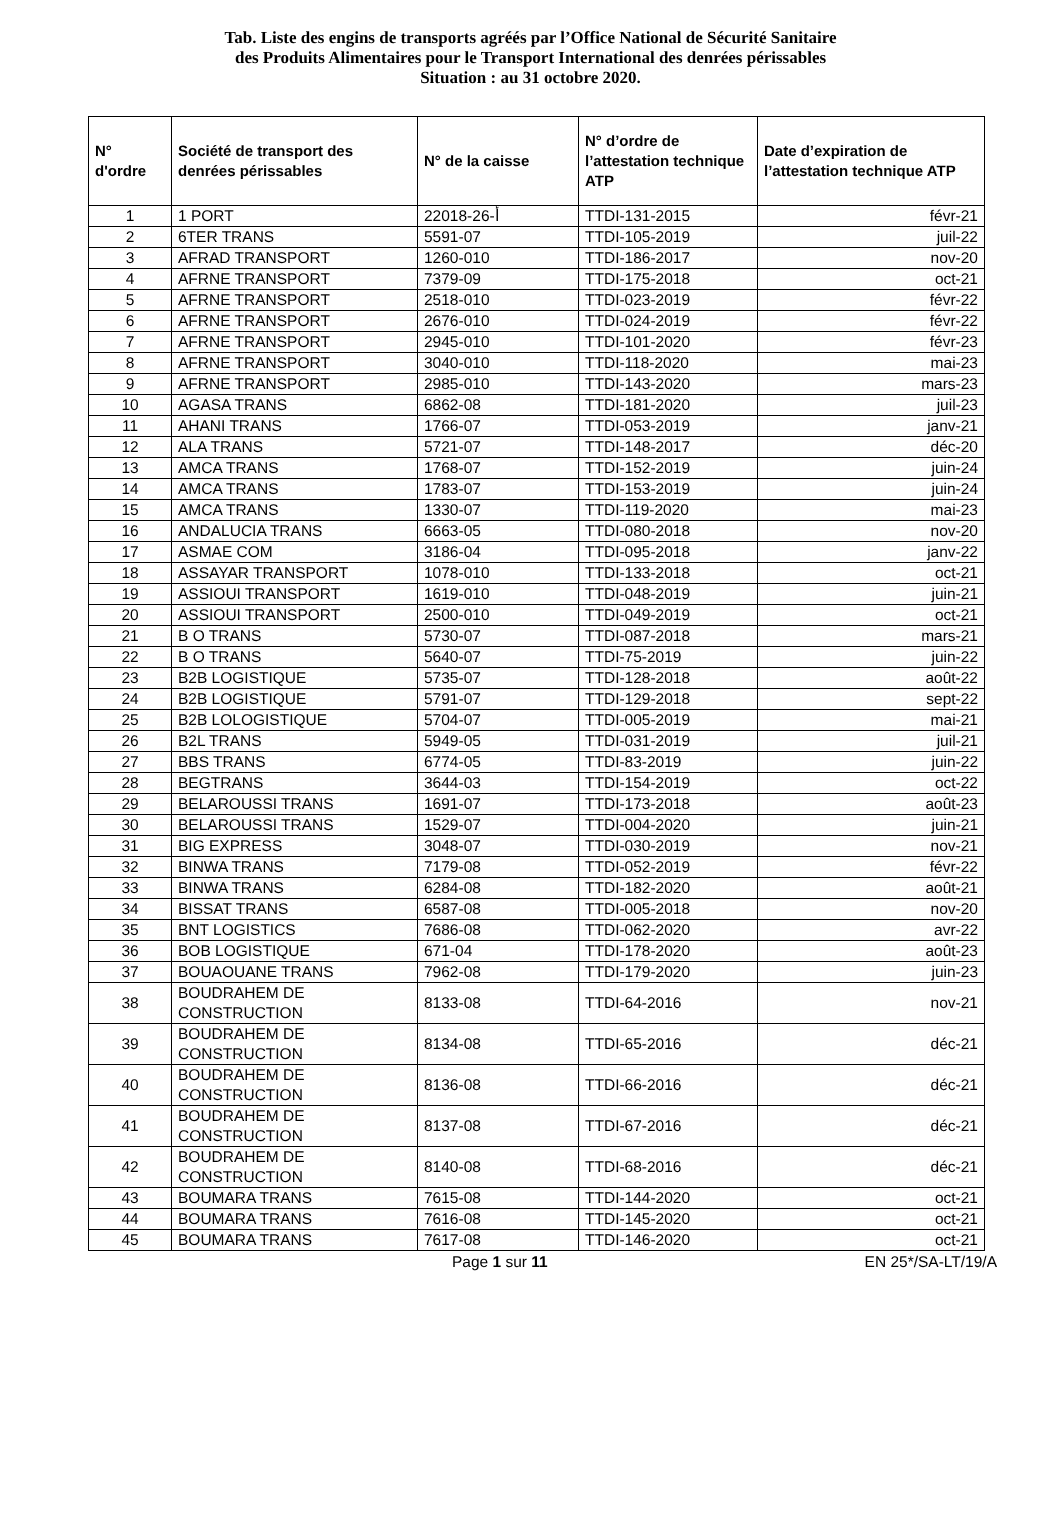Tab. Liste des engins de transports agréés par l’Office National de Sécurité Sanitaire
des Produits Alimentaires pour le Transport International des denrées périssables
Situation : au 31 octobre 2020.
| N° d'ordre | Société de transport des denrées périssables | N° de la caisse | N° d’ordre de l’attestation technique ATP | Date d’expiration de l’attestation technique ATP |
| --- | --- | --- | --- | --- |
| 1 | 1 PORT | 22018-أ-26 | TTDI-131-2015 | févr-21 |
| 2 | 6TER TRANS | 5591-07 | TTDI-105-2019 | juil-22 |
| 3 | AFRAD TRANSPORT | 1260-010 | TTDI-186-2017 | nov-20 |
| 4 | AFRNE TRANSPORT | 7379-09 | TTDI-175-2018 | oct-21 |
| 5 | AFRNE TRANSPORT | 2518-010 | TTDI-023-2019 | févr-22 |
| 6 | AFRNE TRANSPORT | 2676-010 | TTDI-024-2019 | févr-22 |
| 7 | AFRNE TRANSPORT | 2945-010 | TTDI-101-2020 | févr-23 |
| 8 | AFRNE TRANSPORT | 3040-010 | TTDI-118-2020 | mai-23 |
| 9 | AFRNE TRANSPORT | 2985-010 | TTDI-143-2020 | mars-23 |
| 10 | AGASA TRANS | 6862-08 | TTDI-181-2020 | juil-23 |
| 11 | AHANI TRANS | 1766-07 | TTDI-053-2019 | janv-21 |
| 12 | ALA TRANS | 5721-07 | TTDI-148-2017 | déc-20 |
| 13 | AMCA TRANS | 1768-07 | TTDI-152-2019 | juin-24 |
| 14 | AMCA TRANS | 1783-07 | TTDI-153-2019 | juin-24 |
| 15 | AMCA TRANS | 1330-07 | TTDI-119-2020 | mai-23 |
| 16 | ANDALUCIA TRANS | 6663-05 | TTDI-080-2018 | nov-20 |
| 17 | ASMAE COM | 3186-04 | TTDI-095-2018 | janv-22 |
| 18 | ASSAYAR TRANSPORT | 1078-010 | TTDI-133-2018 | oct-21 |
| 19 | ASSIOUI TRANSPORT | 1619-010 | TTDI-048-2019 | juin-21 |
| 20 | ASSIOUI TRANSPORT | 2500-010 | TTDI-049-2019 | oct-21 |
| 21 | B O TRANS | 5730-07 | TTDI-087-2018 | mars-21 |
| 22 | B O TRANS | 5640-07 | TTDI-75-2019 | juin-22 |
| 23 | B2B LOGISTIQUE | 5735-07 | TTDI-128-2018 | août-22 |
| 24 | B2B LOGISTIQUE | 5791-07 | TTDI-129-2018 | sept-22 |
| 25 | B2B LOLOGISTIQUE | 5704-07 | TTDI-005-2019 | mai-21 |
| 26 | B2L TRANS | 5949-05 | TTDI-031-2019 | juil-21 |
| 27 | BBS TRANS | 6774-05 | TTDI-83-2019 | juin-22 |
| 28 | BEGTRANS | 3644-03 | TTDI-154-2019 | oct-22 |
| 29 | BELAROUSSI TRANS | 1691-07 | TTDI-173-2018 | août-23 |
| 30 | BELAROUSSI TRANS | 1529-07 | TTDI-004-2020 | juin-21 |
| 31 | BIG EXPRESS | 3048-07 | TTDI-030-2019 | nov-21 |
| 32 | BINWA TRANS | 7179-08 | TTDI-052-2019 | févr-22 |
| 33 | BINWA TRANS | 6284-08 | TTDI-182-2020 | août-21 |
| 34 | BISSAT TRANS | 6587-08 | TTDI-005-2018 | nov-20 |
| 35 | BNT LOGISTICS | 7686-08 | TTDI-062-2020 | avr-22 |
| 36 | BOB LOGISTIQUE | 671-04 | TTDI-178-2020 | août-23 |
| 37 | BOUAOUANE TRANS | 7962-08 | TTDI-179-2020 | juin-23 |
| 38 | BOUDRAHEM DE CONSTRUCTION | 8133-08 | TTDI-64-2016 | nov-21 |
| 39 | BOUDRAHEM DE CONSTRUCTION | 8134-08 | TTDI-65-2016 | déc-21 |
| 40 | BOUDRAHEM DE CONSTRUCTION | 8136-08 | TTDI-66-2016 | déc-21 |
| 41 | BOUDRAHEM DE CONSTRUCTION | 8137-08 | TTDI-67-2016 | déc-21 |
| 42 | BOUDRAHEM DE CONSTRUCTION | 8140-08 | TTDI-68-2016 | déc-21 |
| 43 | BOUMARA TRANS | 7615-08 | TTDI-144-2020 | oct-21 |
| 44 | BOUMARA TRANS | 7616-08 | TTDI-145-2020 | oct-21 |
| 45 | BOUMARA TRANS | 7617-08 | TTDI-146-2020 | oct-21 |
Page 1 sur 11 EN 25*/SA-LT/19/A